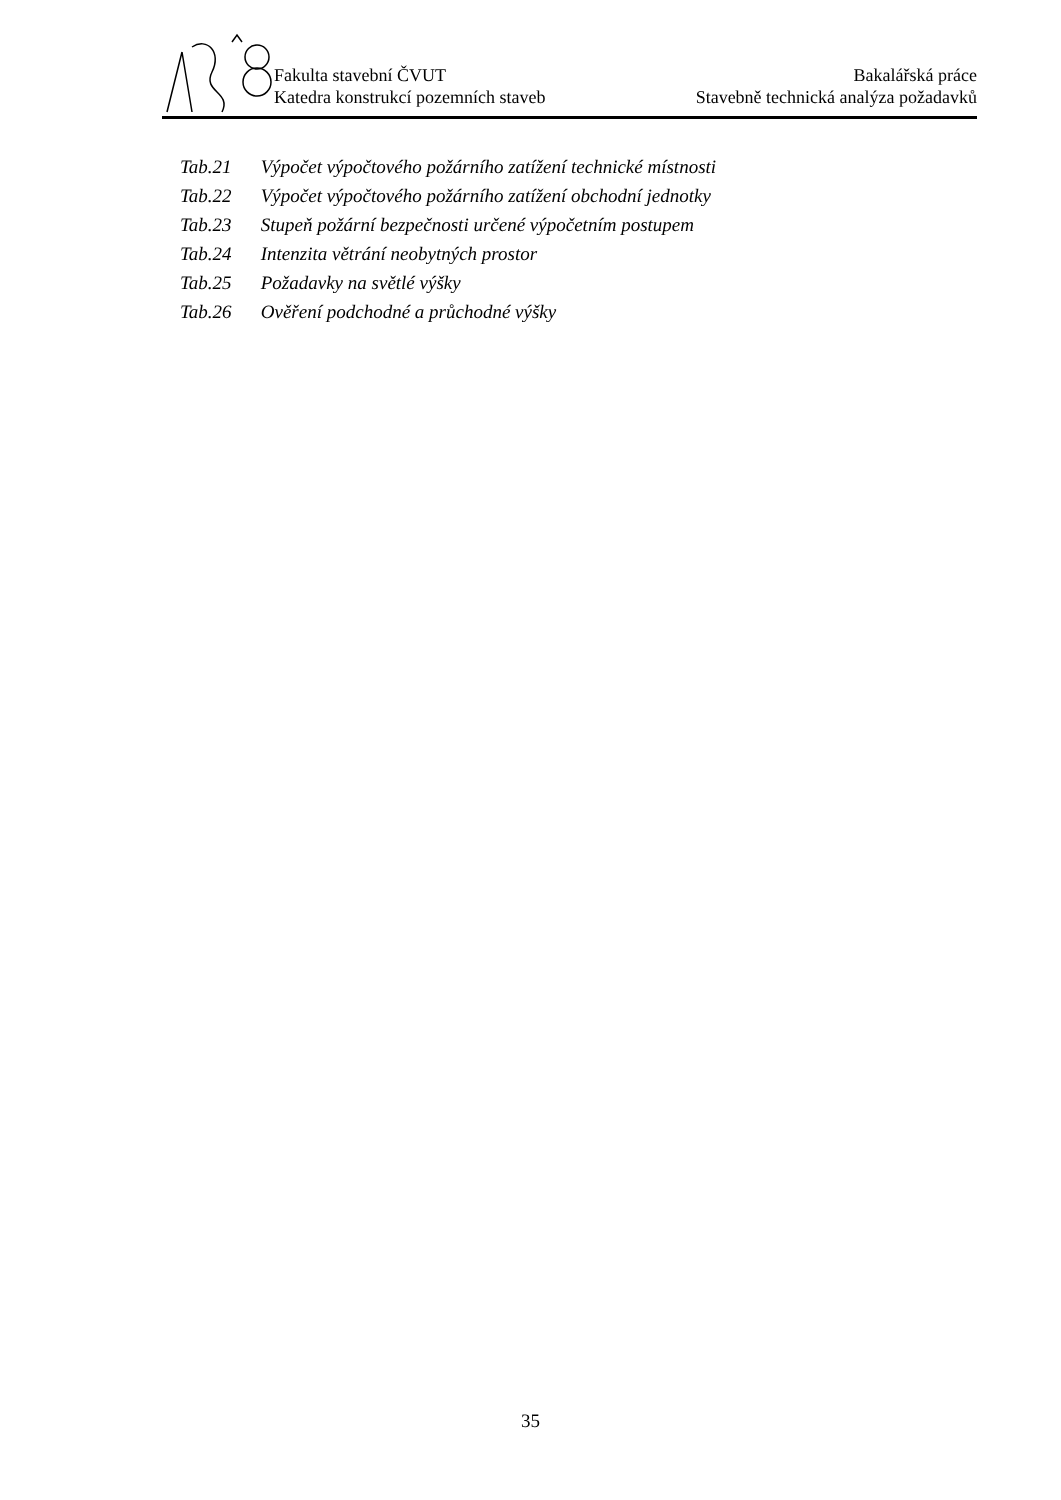Fakulta stavební ČVUT Bakalářská práce
Katedra konstrukcí pozemních staveb Stavebně technická analýza požadavků
Tab.21 Výpočet výpočtového požárního zatížení technické místnosti
Tab.22 Výpočet výpočtového požárního zatížení obchodní jednotky
Tab.23 Stupeň požární bezpečnosti určené výpočetním postupem
Tab.24 Intenzita větrání neobytných prostor
Tab.25 Požadavky na světlé výšky
Tab.26 Ověření podchodné a průchodné výšky
35